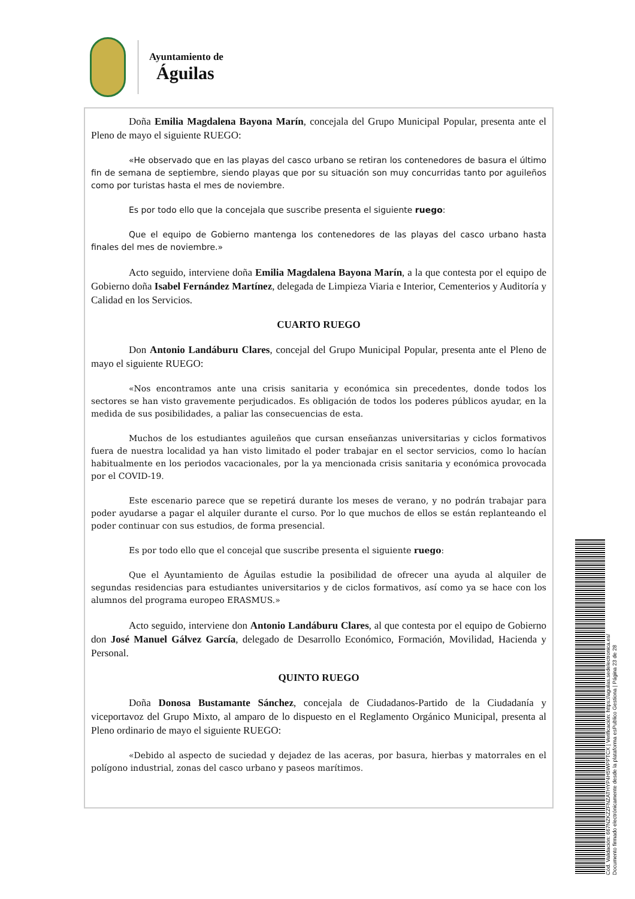Ayuntamiento de
Águilas
Doña Emilia Magdalena Bayona Marín, concejala del Grupo Municipal Popular, presenta ante el Pleno de mayo el siguiente RUEGO:
«He observado que en las playas del casco urbano se retiran los contenedores de basura el último fin de semana de septiembre, siendo playas que por su situación son muy concurridas tanto por aguileños como por turistas hasta el mes de noviembre.
Es por todo ello que la concejala que suscribe presenta el siguiente ruego:
Que el equipo de Gobierno mantenga los contenedores de las playas del casco urbano hasta finales del mes de noviembre.»
Acto seguido, interviene doña Emilia Magdalena Bayona Marín, a la que contesta por el equipo de Gobierno doña Isabel Fernández Martínez, delegada de Limpieza Viaria e Interior, Cementerios y Auditoría y Calidad en los Servicios.
CUARTO RUEGO
Don Antonio Landáburu Clares, concejal del Grupo Municipal Popular, presenta ante el Pleno de mayo el siguiente RUEGO:
«Nos encontramos ante una crisis sanitaria y económica sin precedentes, donde todos los sectores se han visto gravemente perjudicados. Es obligación de todos los poderes públicos ayudar, en la medida de sus posibilidades, a paliar las consecuencias de esta.
Muchos de los estudiantes aguileños que cursan enseñanzas universitarias y ciclos formativos fuera de nuestra localidad ya han visto limitado el poder trabajar en el sector servicios, como lo hacían habitualmente en los periodos vacacionales, por la ya mencionada crisis sanitaria y económica provocada por el COVID-19.
Este escenario parece que se repetirá durante los meses de verano, y no podrán trabajar para poder ayudarse a pagar el alquiler durante el curso. Por lo que muchos de ellos se están replanteando el poder continuar con sus estudios, de forma presencial.
Es por todo ello que el concejal que suscribe presenta el siguiente ruego:
Que el Ayuntamiento de Águilas estudie la posibilidad de ofrecer una ayuda al alquiler de segundas residencias para estudiantes universitarios y de ciclos formativos, así como ya se hace con los alumnos del programa europeo ERASMUS.»
Acto seguido, interviene don Antonio Landáburu Clares, al que contesta por el equipo de Gobierno don José Manuel Gálvez García, delegado de Desarrollo Económico, Formación, Movilidad, Hacienda y Personal.
QUINTO RUEGO
Doña Donosa Bustamante Sánchez, concejala de Ciudadanos-Partido de la Ciudadanía y viceportavoz del Grupo Mixto, al amparo de lo dispuesto en el Reglamento Orgánico Municipal, presenta al Pleno ordinario de mayo el siguiente RUEGO:
«Debido al aspecto de suciedad y dejadez de las aceras, por basura, hierbas y matorrales en el polígono industrial, zonas del casco urbano y paseos marítimos.
Cód. Validación: 667NZKZZFNZATHYP4H5WPPTCX | Verificación: https://aguilas.sedelectronica.es/
Documento firmado electrónicamente desde la plataforma esPublico Gestiona | Página 23 de 28